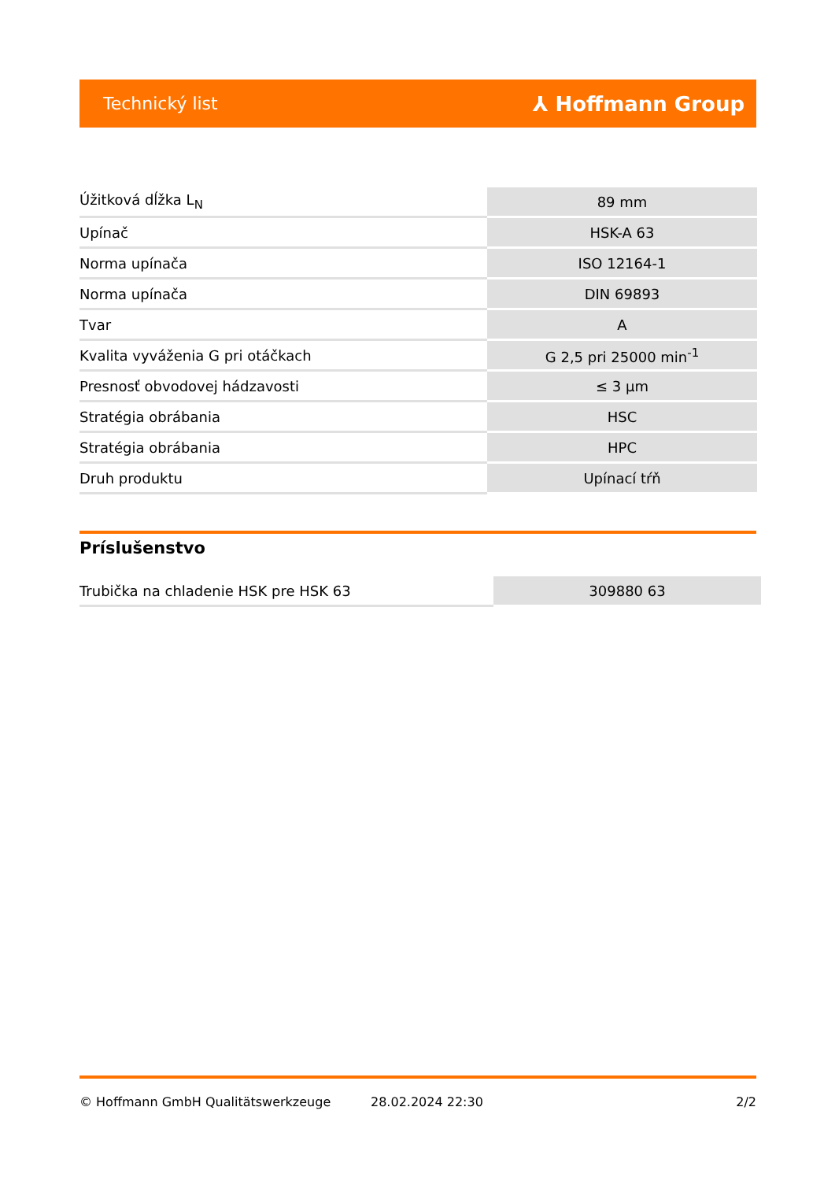Technický list ⅄ Hoffmann Group
| Úžitková dĺžka L<sub>N</sub> | 89 mm |
| Upínač | HSK-A 63 |
| Norma upínača | ISO 12164-1 |
| Norma upínača | DIN 69893 |
| Tvar | A |
| Kvalita vyváženia G pri otáčkach | G 2,5 pri 25000 min<sup>-1</sup> |
| Presnosť obvodovej hádzavosti | ≤ 3 µm |
| Stratégia obrábania | HSC |
| Stratégia obrábania | HPC |
| Druh produktu | Upínací tŕň |
Príslušenstvo
| Trubička na chladenie HSK pre HSK 63 | 309880 63 |
© Hoffmann GmbH Qualitätswerkzeuge 28.02.2024 22:30 2/2